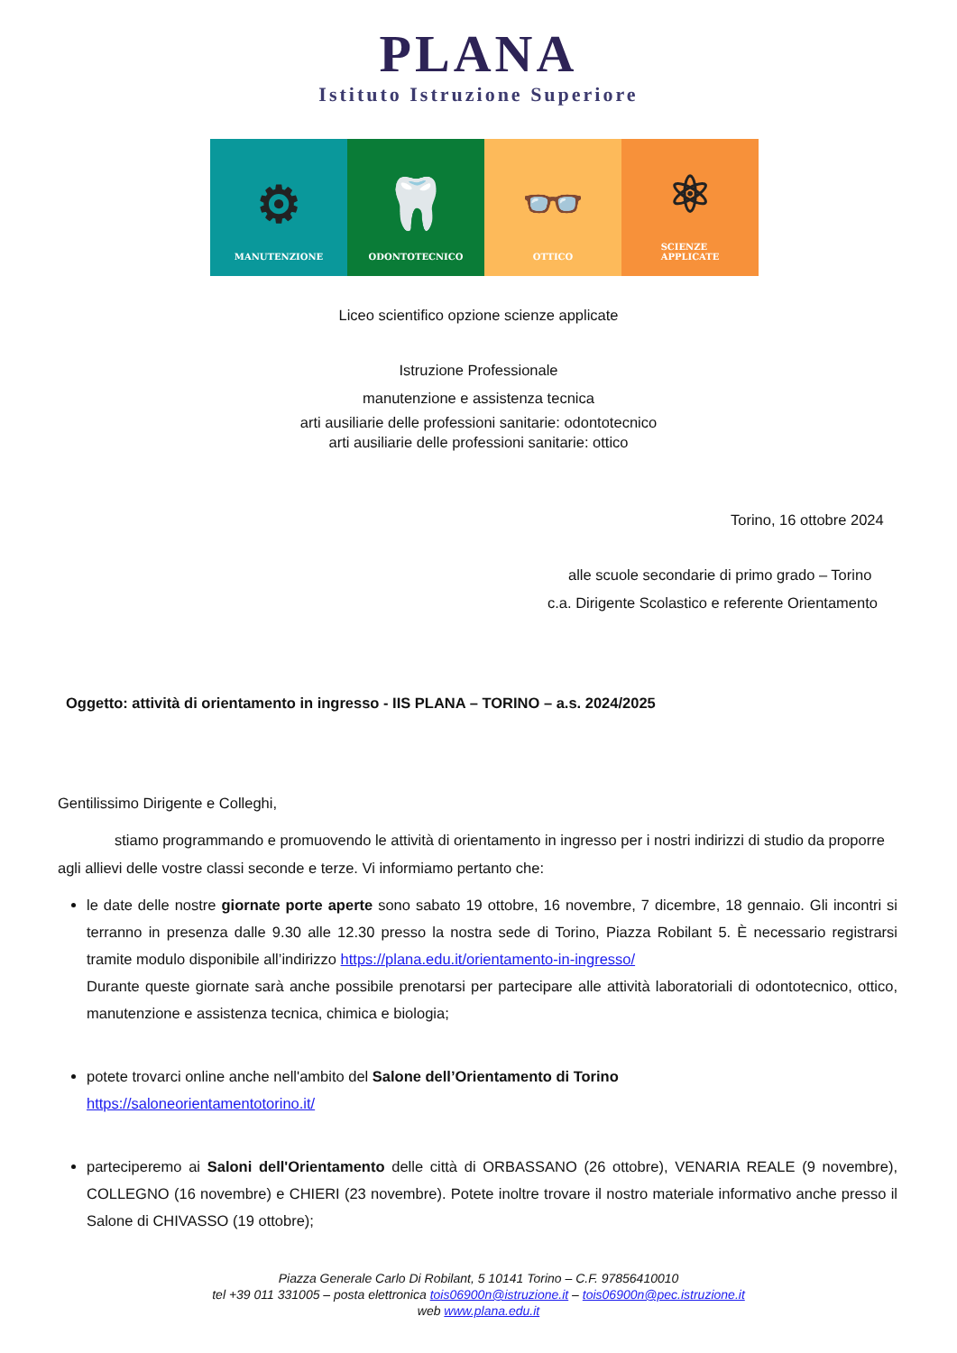PLANA
Istituto Istruzione Superiore
⚙
MANUTENZIONE
🦷
ODONTOTECNICO
👓
OTTICO
⚛
SCIENZE
APPLICATE
Liceo scientifico opzione scienze applicate
Istruzione Professionale
manutenzione e assistenza tecnica
arti ausiliarie delle professioni sanitarie: odontotecnico
arti ausiliarie delle professioni sanitarie: ottico
Torino, 16 ottobre 2024
alle scuole secondarie di primo grado – Torino
c.a. Dirigente Scolastico e referente Orientamento
Oggetto: attività di orientamento in ingresso - IIS PLANA – TORINO – a.s. 2024/2025
Gentilissimo Dirigente e Colleghi,
stiamo programmando e promuovendo le attività di orientamento in ingresso per i nostri indirizzi di studio da proporre agli allievi delle vostre classi seconde e terze. Vi informiamo pertanto che:
le date delle nostre giornate porte aperte sono sabato 19 ottobre, 16 novembre, 7 dicembre, 18 gennaio. Gli incontri si terranno in presenza dalle 9.30 alle 12.30 presso la nostra sede di Torino, Piazza Robilant 5. È necessario registrarsi tramite modulo disponibile all’indirizzo https://plana.edu.it/orientamento-in-ingresso/
Durante queste giornate sarà anche possibile prenotarsi per partecipare alle attività laboratoriali di odontotecnico, ottico, manutenzione e assistenza tecnica, chimica e biologia;
potete trovarci online anche nell'ambito del Salone dell’Orientamento di Torino
https://saloneorientamentotorino.it/
parteciperemo ai Saloni dell'Orientamento delle città di ORBASSANO (26 ottobre), VENARIA REALE (9 novembre), COLLEGNO (16 novembre) e CHIERI (23 novembre). Potete inoltre trovare il nostro materiale informativo anche presso il Salone di CHIVASSO (19 ottobre);
Piazza Generale Carlo Di Robilant, 5 10141 Torino – C.F. 97856410010
tel +39 011 331005 – posta elettronica tois06900n@istruzione.it – tois06900n@pec.istruzione.it
web www.plana.edu.it